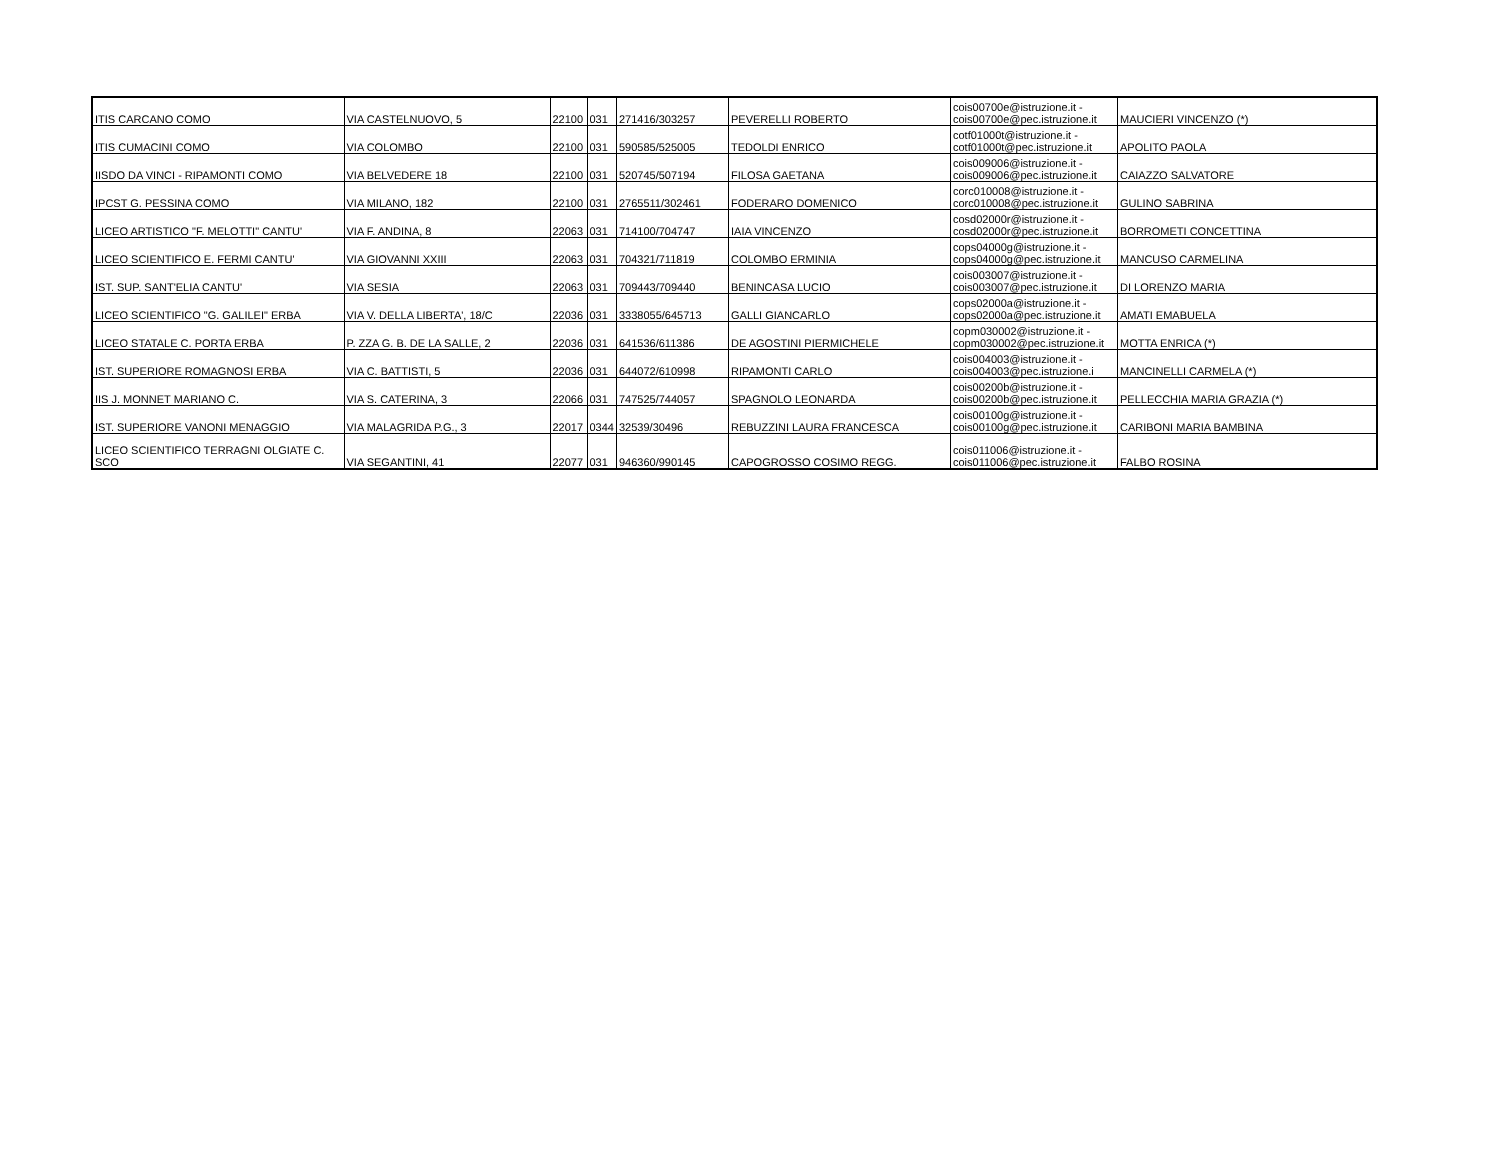| ITIS CARCANO COMO | VIA CASTELNUOVO, 5 | 22100 | 031 | 271416/303257 | PEVERELLI ROBERTO | cois00700e@istruzione.it - cois00700e@pec.istruzione.it | MAUCIERI VINCENZO (*) |
| ITIS CUMACINI COMO | VIA COLOMBO | 22100 | 031 | 590585/525005 | TEDOLDI ENRICO | cotf01000t@istruzione.it - cotf01000t@pec.istruzione.it | APOLITO PAOLA |
| IISDO DA VINCI - RIPAMONTI COMO | VIA BELVEDERE 18 | 22100 | 031 | 520745/507194 | FILOSA GAETANA | cois009006@istruzione.it - cois009006@pec.istruzione.it | CAIAZZO SALVATORE |
| IPCST G. PESSINA COMO | VIA MILANO, 182 | 22100 | 031 | 2765511/302461 | FODERARO DOMENICO | corc010008@istruzione.it - corc010008@pec.istruzione.it | GULINO SABRINA |
| LICEO ARTISTICO "F. MELOTTI" CANTU' | VIA F. ANDINA, 8 | 22063 | 031 | 714100/704747 | IAIA VINCENZO | cosd02000r@istruzione.it - cosd02000r@pec.istruzione.it | BORROMETI CONCETTINA |
| LICEO SCIENTIFICO E. FERMI CANTU' | VIA GIOVANNI XXIII | 22063 | 031 | 704321/711819 | COLOMBO ERMINIA | cops04000g@istruzione.it - cops04000g@pec.istruzione.it | MANCUSO CARMELINA |
| IST. SUP. SANT'ELIA CANTU' | VIA SESIA | 22063 | 031 | 709443/709440 | BENINCASA LUCIO | cois003007@istruzione.it - cois003007@pec.istruzione.it | DI LORENZO MARIA |
| LICEO SCIENTIFICO "G. GALILEI" ERBA | VIA V. DELLA LIBERTA', 18/C | 22036 | 031 | 3338055/645713 | GALLI GIANCARLO | cops02000a@istruzione.it - cops02000a@pec.istruzione.it | AMATI EMABUELA |
| LICEO STATALE C. PORTA ERBA | P. ZZA G. B. DE LA SALLE, 2 | 22036 | 031 | 641536/611386 | DE AGOSTINI PIERMICHELE | copm030002@istruzione.it - copm030002@pec.istruzione.it | MOTTA ENRICA (*) |
| IST. SUPERIORE ROMAGNOSI ERBA | VIA C. BATTISTI, 5 | 22036 | 031 | 644072/610998 | RIPAMONTI CARLO | cois004003@istruzione.it - cois004003@pec.istruzione.i | MANCINELLI CARMELA (*) |
| IIS J. MONNET MARIANO C. | VIA S. CATERINA, 3 | 22066 | 031 | 747525/744057 | SPAGNOLO LEONARDA | cois00200b@istruzione.it - cois00200b@pec.istruzione.it | PELLECCHIA MARIA GRAZIA (*) |
| IST. SUPERIORE VANONI MENAGGIO | VIA MALAGRIDA P.G., 3 | 22017 | 0344 | 32539/30496 | REBUZZINI LAURA FRANCESCA | cois00100g@istruzione.it - cois00100g@pec.istruzione.it | CARIBONI MARIA BAMBINA |
| LICEO SCIENTIFICO TERRAGNI OLGIATE C. SCO | VIA SEGANTINI, 41 | 22077 | 031 | 946360/990145 | CAPOGROSSO COSIMO REGG. | cois011006@istruzione.it - cois011006@pec.istruzione.it | FALBO ROSINA |